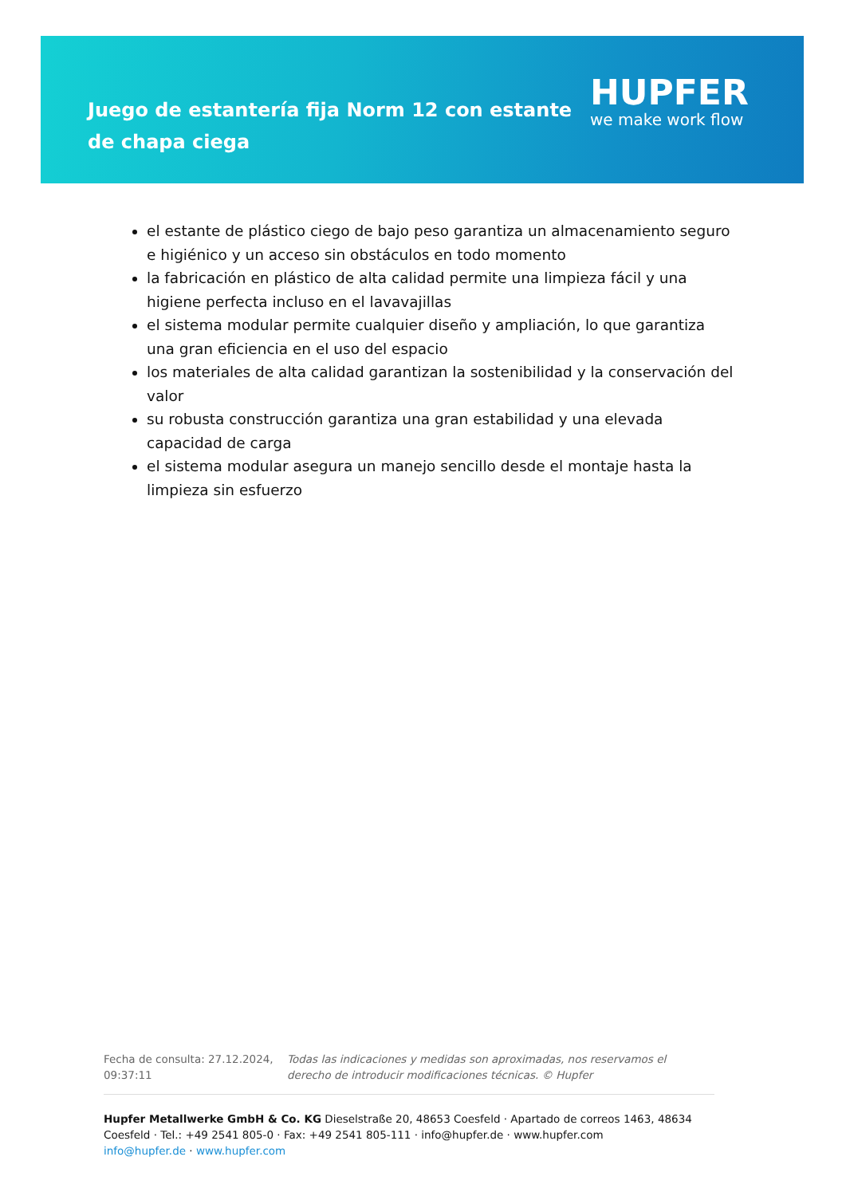Juego de estantería fija Norm 12 con estante de chapa ciega
HUPFER
we make work flow
el estante de plástico ciego de bajo peso garantiza un almacenamiento seguro e higiénico y un acceso sin obstáculos en todo momento
la fabricación en plástico de alta calidad permite una limpieza fácil y una higiene perfecta incluso en el lavavajillas
el sistema modular permite cualquier diseño y ampliación, lo que garantiza una gran eficiencia en el uso del espacio
los materiales de alta calidad garantizan la sostenibilidad y la conservación del valor
su robusta construcción garantiza una gran estabilidad y una elevada capacidad de carga
el sistema modular asegura un manejo sencillo desde el montaje hasta la limpieza sin esfuerzo
Fecha de consulta: 27.12.2024, 09:37:11
Todas las indicaciones y medidas son aproximadas, nos reservamos el derecho de introducir modificaciones técnicas. © Hupfer
Hupfer Metallwerke GmbH & Co. KG Dieselstraße 20, 48653 Coesfeld · Apartado de correos 1463, 48634 Coesfeld · Tel.: +49 2541 805-0 · Fax: +49 2541 805-111 · info@hupfer.de · www.hupfer.com
info@hupfer.de · www.hupfer.com